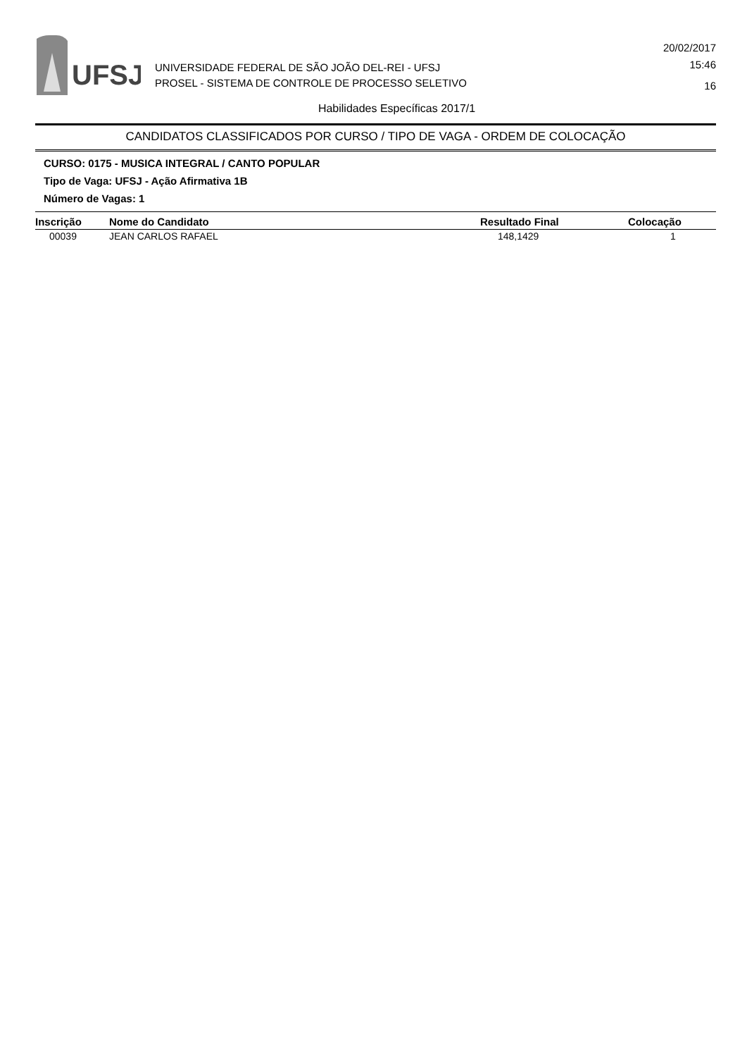UFSJ
UNIVERSIDADE FEDERAL DE SÃO JOÃO DEL-REI - UFSJ
PROSEL - SISTEMA DE CONTROLE DE PROCESSO SELETIVO
20/02/2017
15:46
16
Habilidades Específicas 2017/1
CANDIDATOS CLASSIFICADOS POR CURSO / TIPO DE VAGA - ORDEM DE COLOCAÇÃO
CURSO: 0175 - MUSICA INTEGRAL / CANTO POPULAR
Tipo de Vaga: UFSJ - Ação Afirmativa 1B
Número de Vagas: 1
| Inscrição | Nome do Candidato | Resultado Final | Colocação |
| --- | --- | --- | --- |
| 00039 | JEAN CARLOS RAFAEL | 148,1429 | 1 |